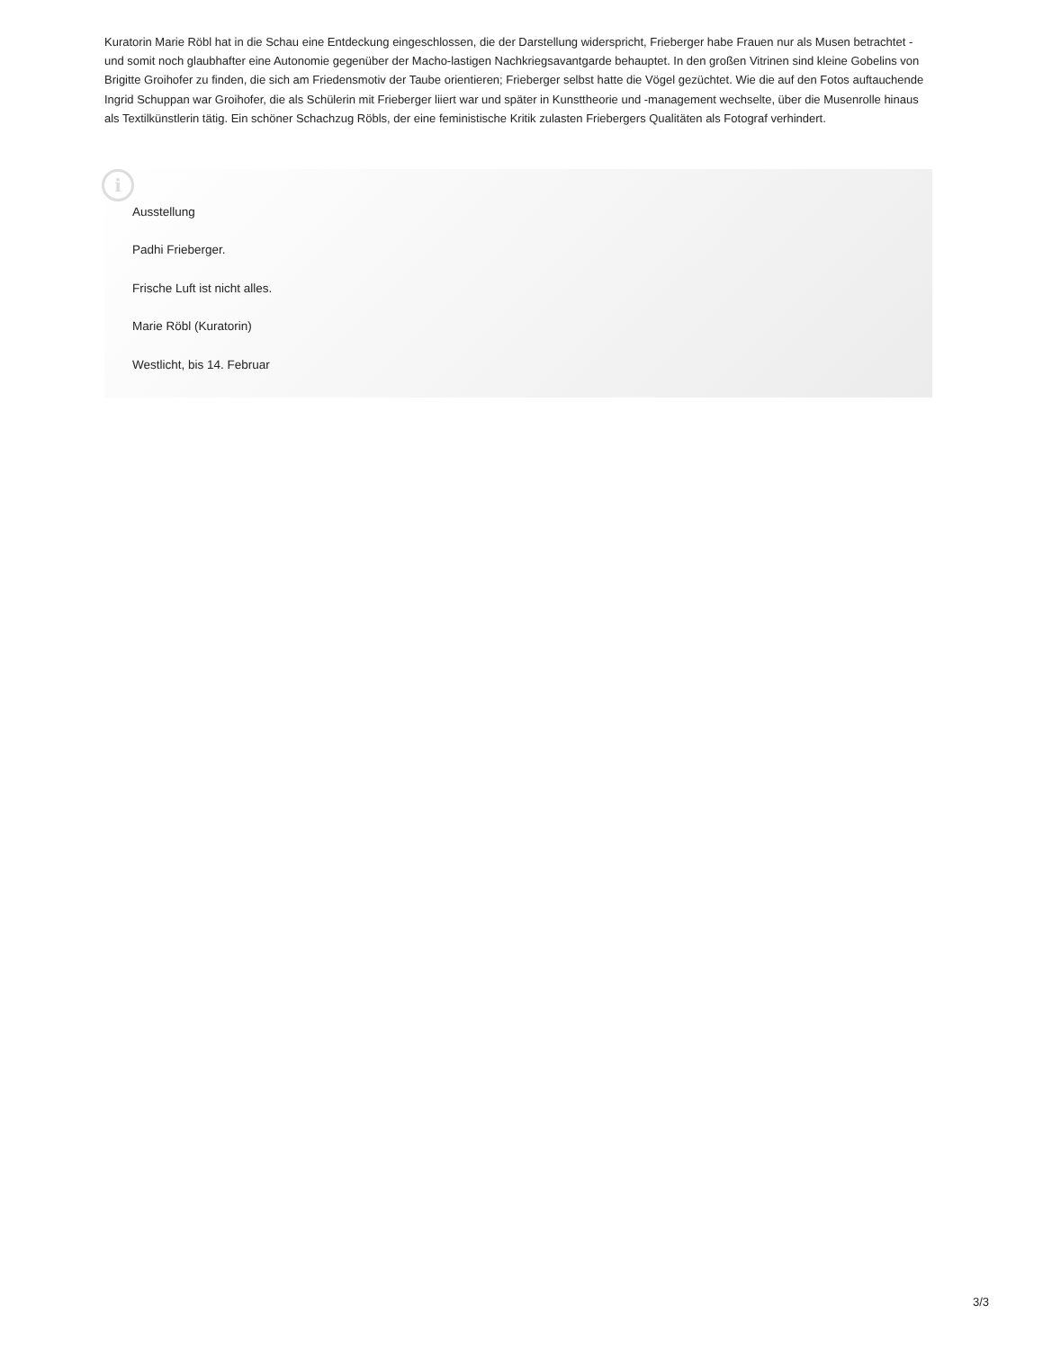Kuratorin Marie Röbl hat in die Schau eine Entdeckung eingeschlossen, die der Darstellung widerspricht, Frieberger habe Frauen nur als Musen betrachtet - und somit noch glaubhafter eine Autonomie gegenüber der Macho-lastigen Nachkriegsavantgarde behauptet. In den großen Vitrinen sind kleine Gobelins von Brigitte Groihofer zu finden, die sich am Friedensmotiv der Taube orientieren; Frieberger selbst hatte die Vögel gezüchtet. Wie die auf den Fotos auftauchende Ingrid Schuppan war Groihofer, die als Schülerin mit Frieberger liiert war und später in Kunsttheorie und -management wechselte, über die Musenrolle hinaus als Textilkünstlerin tätig. Ein schöner Schachzug Röbls, der eine feministische Kritik zulasten Friebergers Qualitäten als Fotograf verhindert.
i
Ausstellung
Padhi Frieberger.
Frische Luft ist nicht alles.
Marie Röbl (Kuratorin)
Westlicht, bis 14. Februar
3/3